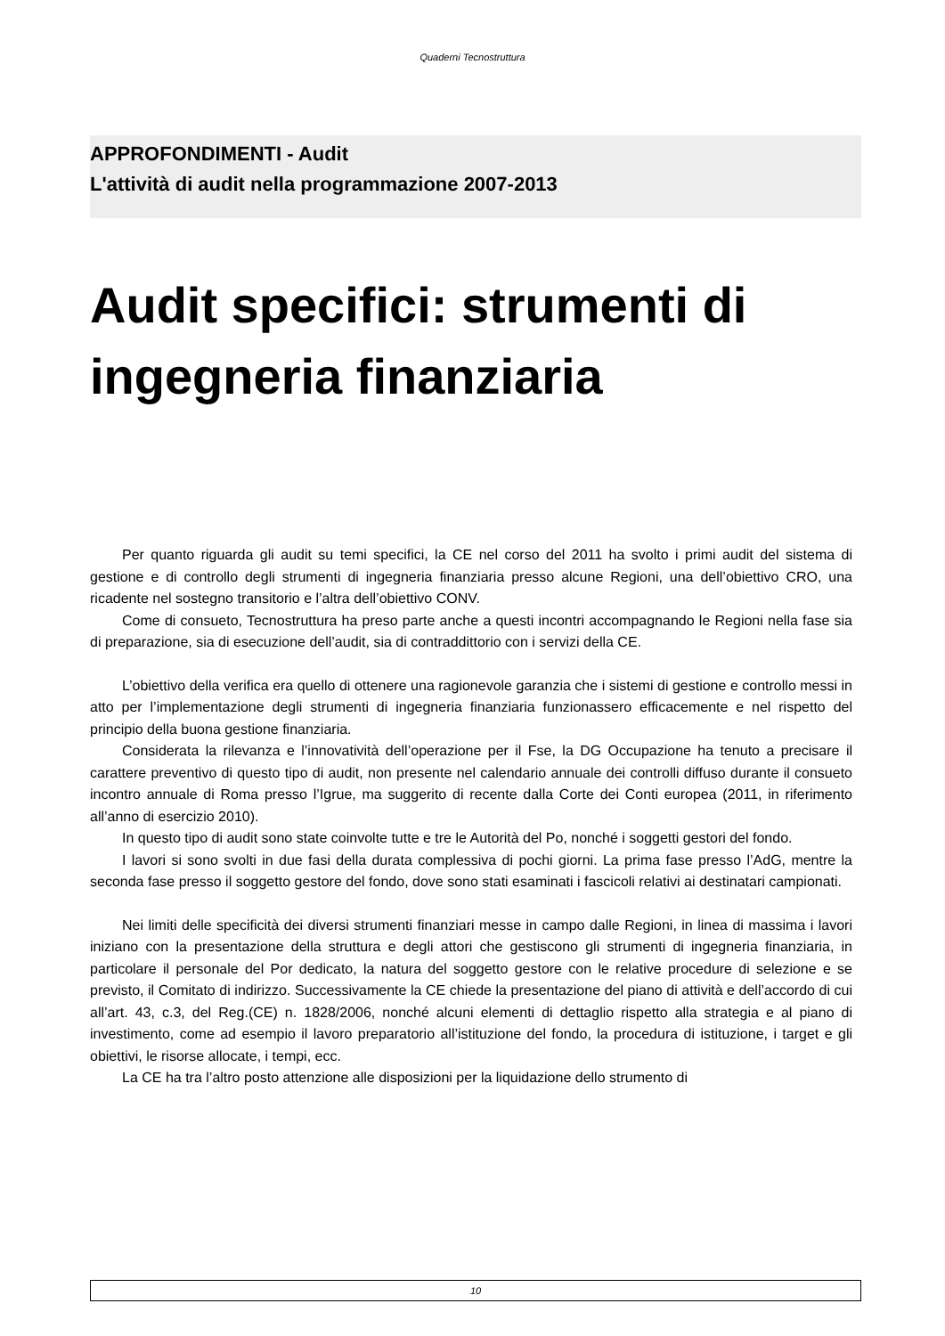Quaderni Tecnostruttura
APPROFONDIMENTI - Audit
L'attività di audit nella programmazione 2007-2013
Audit specifici: strumenti di ingegneria finanziaria
Per quanto riguarda gli audit su temi specifici, la CE nel corso del 2011 ha svolto i primi audit del sistema di gestione e di controllo degli strumenti di ingegneria finanziaria presso alcune Regioni, una dell’obiettivo CRO, una ricadente nel sostegno transitorio e l’altra dell’obiettivo CONV.
Come di consueto, Tecnostruttura ha preso parte anche a questi incontri accompagnando le Regioni nella fase sia di preparazione, sia di esecuzione dell’audit, sia di contraddittorio con i servizi della CE.
L’obiettivo della verifica era quello di ottenere una ragionevole garanzia che i sistemi di gestione e controllo messi in atto per l’implementazione degli strumenti di ingegneria finanziaria funzionassero efficacemente e nel rispetto del principio della buona gestione finanziaria.
Considerata la rilevanza e l’innovatività dell’operazione per il Fse, la DG Occupazione ha tenuto a precisare il carattere preventivo di questo tipo di audit, non presente nel calendario annuale dei controlli diffuso durante il consueto incontro annuale di Roma presso l’Igrue, ma suggerito di recente dalla Corte dei Conti europea (2011, in riferimento all’anno di esercizio 2010).
In questo tipo di audit sono state coinvolte tutte e tre le Autorità del Po, nonché i soggetti gestori del fondo.
I lavori si sono svolti in due fasi della durata complessiva di pochi giorni. La prima fase presso l’AdG, mentre la seconda fase presso il soggetto gestore del fondo, dove sono stati esaminati i fascicoli relativi ai destinatari campionati.
Nei limiti delle specificità dei diversi strumenti finanziari messe in campo dalle Regioni, in linea di massima i lavori iniziano con la presentazione della struttura e degli attori che gestiscono gli strumenti di ingegneria finanziaria, in particolare il personale del Por dedicato, la natura del soggetto gestore con le relative procedure di selezione e se previsto, il Comitato di indirizzo. Successivamente la CE chiede la presentazione del piano di attività e dell’accordo di cui all’art. 43, c.3, del Reg.(CE) n. 1828/2006, nonché alcuni elementi di dettaglio rispetto alla strategia e al piano di investimento, come ad esempio il lavoro preparatorio all’istituzione del fondo, la procedura di istituzione, i target e gli obiettivi, le risorse allocate, i tempi, ecc.
La CE ha tra l’altro posto attenzione alle disposizioni per la liquidazione dello strumento di
10